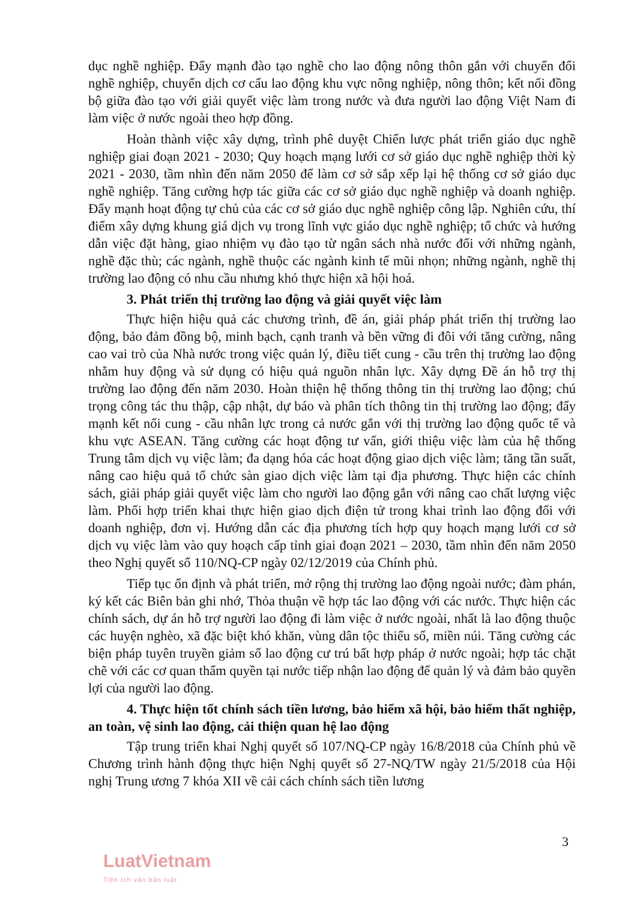dục nghề nghiệp. Đẩy mạnh đào tạo nghề cho lao động nông thôn gắn với chuyển đổi nghề nghiệp, chuyển dịch cơ cấu lao động khu vực nông nghiệp, nông thôn; kết nối đồng bộ giữa đào tạo với giải quyết việc làm trong nước và đưa người lao động Việt Nam đi làm việc ở nước ngoài theo hợp đồng.
Hoàn thành việc xây dựng, trình phê duyệt Chiến lược phát triển giáo dục nghề nghiệp giai đoạn 2021 - 2030; Quy hoạch mạng lưới cơ sở giáo dục nghề nghiệp thời kỳ 2021 - 2030, tầm nhìn đến năm 2050 để làm cơ sở sắp xếp lại hệ thống cơ sở giáo dục nghề nghiệp. Tăng cường hợp tác giữa các cơ sở giáo dục nghề nghiệp và doanh nghiệp. Đẩy mạnh hoạt động tự chủ của các cơ sở giáo dục nghề nghiệp công lập. Nghiên cứu, thí điểm xây dựng khung giá dịch vụ trong lĩnh vực giáo dục nghề nghiệp; tổ chức và hướng dẫn việc đặt hàng, giao nhiệm vụ đào tạo từ ngân sách nhà nước đối với những ngành, nghề đặc thù; các ngành, nghề thuộc các ngành kinh tế mũi nhọn; những ngành, nghề thị trường lao động có nhu cầu nhưng khó thực hiện xã hội hoá.
3. Phát triển thị trường lao động và giải quyết việc làm
Thực hiện hiệu quả các chương trình, đề án, giải pháp phát triển thị trường lao động, bảo đảm đồng bộ, minh bạch, cạnh tranh và bền vững đi đôi với tăng cường, nâng cao vai trò của Nhà nước trong việc quản lý, điều tiết cung - cầu trên thị trường lao động nhằm huy động và sử dụng có hiệu quả nguồn nhân lực. Xây dựng Đề án hỗ trợ thị trường lao động đến năm 2030. Hoàn thiện hệ thống thông tin thị trường lao động; chú trọng công tác thu thập, cập nhật, dự báo và phân tích thông tin thị trường lao động; đẩy mạnh kết nối cung - cầu nhân lực trong cả nước gắn với thị trường lao động quốc tế và khu vực ASEAN. Tăng cường các hoạt động tư vấn, giới thiệu việc làm của hệ thống Trung tâm dịch vụ việc làm; đa dạng hóa các hoạt động giao dịch việc làm; tăng tần suất, nâng cao hiệu quả tổ chức sàn giao dịch việc làm tại địa phương. Thực hiện các chính sách, giải pháp giải quyết việc làm cho người lao động gắn với nâng cao chất lượng việc làm. Phối hợp triển khai thực hiện giao dịch điện tử trong khai trình lao động đối với doanh nghiệp, đơn vị. Hướng dẫn các địa phương tích hợp quy hoạch mạng lưới cơ sở dịch vụ việc làm vào quy hoạch cấp tỉnh giai đoạn 2021 – 2030, tầm nhìn đến năm 2050 theo Nghị quyết số 110/NQ-CP ngày 02/12/2019 của Chính phủ.
Tiếp tục ổn định và phát triển, mở rộng thị trường lao động ngoài nước; đàm phán, ký kết các Biên bản ghi nhớ, Thỏa thuận về hợp tác lao động với các nước. Thực hiện các chính sách, dự án hỗ trợ người lao động đi làm việc ở nước ngoài, nhất là lao động thuộc các huyện nghèo, xã đặc biệt khó khăn, vùng dân tộc thiểu số, miền núi. Tăng cường các biện pháp tuyên truyền giảm số lao động cư trú bất hợp pháp ở nước ngoài; hợp tác chặt chẽ với các cơ quan thẩm quyền tại nước tiếp nhận lao động để quản lý và đảm bảo quyền lợi của người lao động.
4. Thực hiện tốt chính sách tiền lương, bảo hiểm xã hội, bảo hiểm thất nghiệp, an toàn, vệ sinh lao động, cải thiện quan hệ lao động
Tập trung triển khai Nghị quyết số 107/NQ-CP ngày 16/8/2018 của Chính phủ về Chương trình hành động thực hiện Nghị quyết số 27-NQ/TW ngày 21/5/2018 của Hội nghị Trung ương 7 khóa XII về cải cách chính sách tiền lương
3
LuatVietnam
Tiện ích văn bản luật